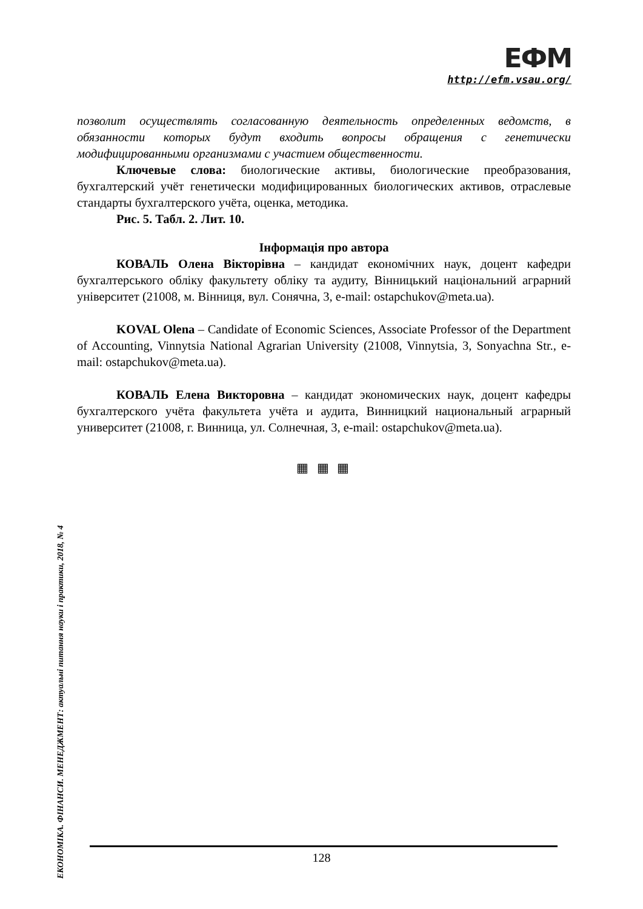ЕФМ
http://efm.vsau.org/
позволит осуществлять согласованную деятельность определенных ведомств, в обязанности которых будут входить вопросы обращения с генетически модифицированными организмами с участием общественности.
Ключевые слова: биологические активы, биологические преобразования, бухгалтерский учёт генетически модифицированных биологических активов, отраслевые стандарты бухгалтерского учёта, оценка, методика.
Рис. 5. Табл. 2. Лит. 10.
Інформація про автора
КОВАЛЬ Олена Вікторівна – кандидат економічних наук, доцент кафедри бухгалтерського обліку факультету обліку та аудиту, Вінницький національний аграрний університет (21008, м. Вінниця, вул. Сонячна, 3, e-mail: ostapchukov@meta.ua).
KOVAL Olena – Candidate of Economic Sciences, Associate Professor of the Department of Accounting, Vinnytsia National Agrarian University (21008, Vinnytsia, 3, Sonyachna Str., e-mail: ostapchukov@meta.ua).
КОВАЛЬ Елена Викторовна – кандидат экономических наук, доцент кафедры бухгалтерского учёта факультета учёта и аудита, Винницкий национальный аграрный университет (21008, г. Винница, ул. Солнечная, 3, e-mail: ostapchukov@meta.ua).
▦ ▦ ▦
ЕКОНОМІКА. ФІНАНСИ. МЕНЕДЖМЕНТ: актуальні питання науки і практики, 2018, № 4
128